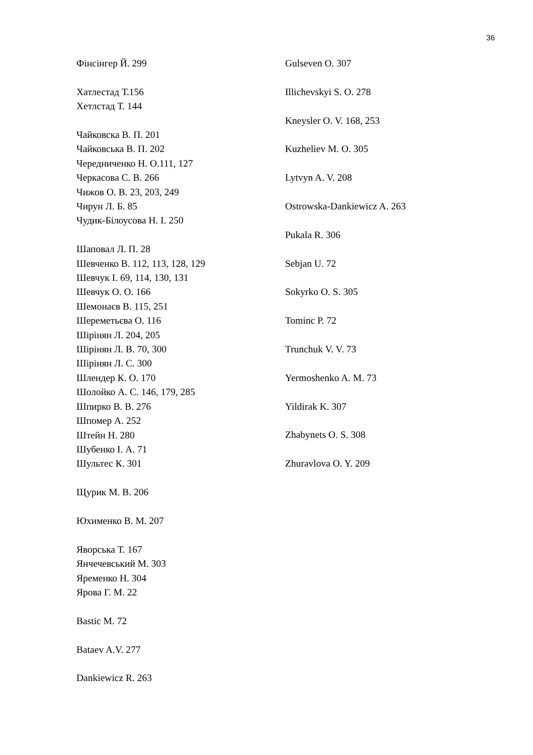36
Фінсінгер Й. 299
Хатлестад Т.156
Хетлстад Т. 144
Чайковска В. П. 201
Чайковська В. П. 202
Чередниченко Н. О.111, 127
Черкасова С. В. 266
Чижов О. В. 23, 203, 249
Чирун Л. Б. 85
Чудик-Білоусова Н. І. 250
Шаповал Л. П. 28
Шевченко В. 112, 113, 128, 129
Шевчук І. 69, 114, 130, 131
Шевчук О. О. 166
Шемонаєв В. 115, 251
Шереметьєва О. 116
Шірінян Л. 204, 205
Шірінян Л. В. 70, 300
Шірінян Л. С. 300
Шлендер К. О. 170
Шолойко А. С. 146, 179, 285
Шпирко В. В. 276
Шпомер А. 252
Штейн Н. 280
Шубенко І. А. 71
Шультес К. 301
Щурик М. В. 206
Юхименко В. М. 207
Яворська Т. 167
Янчечевський М. 303
Яременко Н. 304
Ярова Г. М. 22
Bastic M. 72
Bataev A.V. 277
Dankiewicz R. 263
Gulseven O. 307
Illichevskyi S. O. 278
Kneysler O. V. 168, 253
Kuzheliev M. O. 305
Lytvyn A. V. 208
Ostrowska-Dankiewicz A. 263
Pukala R. 306
Sebjan U. 72
Sokyrko O. S. 305
Tominc P. 72
Trunchuk V. V. 73
Yermoshenko A. M. 73
Yildirak K. 307
Zhabynets O. S. 308
Zhuravlova O. Y. 209